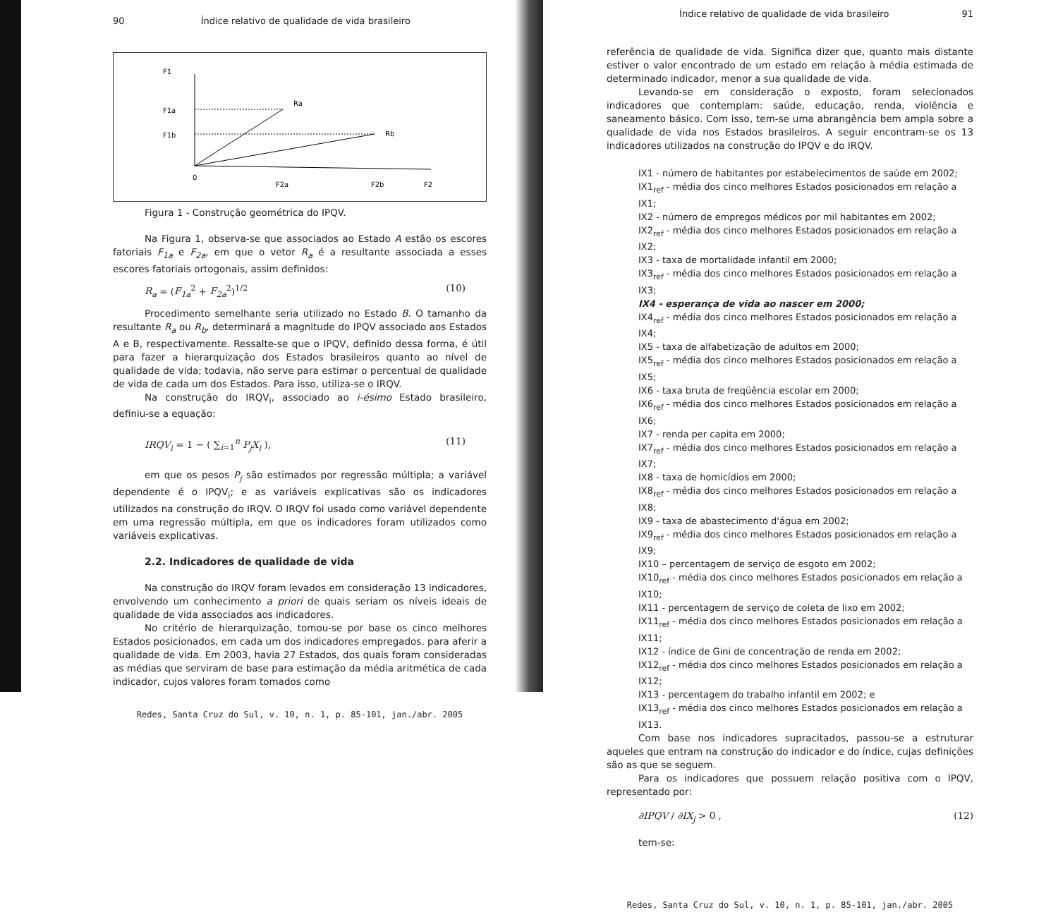90 Índice relativo de qualidade de vida brasileiro
F1
F1a
F1b
Ra
Rb
0
F2a
F2b
F2
Figura 1 - Construção geométrica do IPQV.
Na Figura 1, observa-se que associados ao Estado A estão os escores fatoriais F<sub>1a</sub> e F<sub>2a</sub>, em que o vetor R<sub>a</sub> é a resultante associada a esses escores fatoriais ortogonais, assim definidos:
R<sub>a</sub> = (F<sub>1a</sub><sup>2</sup> + F<sub>2a</sub><sup>2</sup>)<sup>1/2</sup> (10)
Procedimento semelhante seria utilizado no Estado B. O tamanho da resultante R<sub>a</sub> ou R<sub>b</sub>, determinará a magnitude do IPQV associado aos Estados A e B, respectivamente. Ressalte-se que o IPQV, definido dessa forma, é útil para fazer a hierarquização dos Estados brasileiros quanto ao nível de qualidade de vida; todavia, não serve para estimar o percentual de qualidade de vida de cada um dos Estados. Para isso, utiliza-se o IRQV.
Na construção do IRQV<sub>i</sub>, associado ao i-ésimo Estado brasileiro, definiu-se a equação:
IRQV<sub>i</sub> = 1 − ( ∑<sub>i=1</sub><sup>n</sup> P<sub>j</sub>X<sub>i</sub> ), (11)
em que os pesos P<sub>j</sub> são estimados por regressão múltipla; a variável dependente é o IPQV<sub>i</sub>; e as variáveis explicativas são os indicadores utilizados na construção do IRQV. O IRQV foi usado como variável dependente em uma regressão múltipla, em que os indicadores foram utilizados como variáveis explicativas.
2.2. Indicadores de qualidade de vida
Na construção do IRQV foram levados em consideração 13 indicadores, envolvendo um conhecimento a priori de quais seriam os níveis ideais de qualidade de vida associados aos indicadores.
No critério de hierarquização, tomou-se por base os cinco melhores Estados posicionados, em cada um dos indicadores empregados, para aferir a qualidade de vida. Em 2003, havia 27 Estados, dos quais foram consideradas as médias que serviram de base para estimação da média aritmética de cada indicador, cujos valores foram tomados como
Redes, Santa Cruz do Sul, v. 10, n. 1, p. 85-101, jan./abr. 2005
Índice relativo de qualidade de vida brasileiro 91
referência de qualidade de vida. Significa dizer que, quanto mais distante estiver o valor encontrado de um estado em relação à média estimada de determinado indicador, menor a sua qualidade de vida.
Levando-se em consideração o exposto, foram selecionados indicadores que contemplam: saúde, educação, renda, violência e saneamento básico. Com isso, tem-se uma abrangência bem ampla sobre a qualidade de vida nos Estados brasileiros. A seguir encontram-se os 13 indicadores utilizados na construção do IPQV e do IRQV.
IX1 - número de habitantes por estabelecimentos de saúde em 2002;
IX1<sub>ref</sub> - média dos cinco melhores Estados posicionados em relação a IX1;
IX2 - número de empregos médicos por mil habitantes em 2002;
IX2<sub>ref</sub> - média dos cinco melhores Estados posicionados em relação a IX2;
IX3 - taxa de mortalidade infantil em 2000;
IX3<sub>ref</sub> - média dos cinco melhores Estados posicionados em relação a IX3;
IX4 - esperança de vida ao nascer em 2000;
IX4<sub>ref</sub> - média dos cinco melhores Estados posicionados em relação a IX4;
IX5 - taxa de alfabetização de adultos em 2000;
IX5<sub>ref</sub> - média dos cinco melhores Estados posicionados em relação a IX5;
IX6 - taxa bruta de freqüência escolar em 2000;
IX6<sub>ref</sub> - média dos cinco melhores Estados posicionados em relação a IX6;
IX7 - renda per capita em 2000;
IX7<sub>ref</sub> - média dos cinco melhores Estados posicionados em relação a IX7;
IX8 - taxa de homicídios em 2000;
IX8<sub>ref</sub> - média dos cinco melhores Estados posicionados em relação a IX8;
IX9 - taxa de abastecimento d'água em 2002;
IX9<sub>ref</sub> - média dos cinco melhores Estados posicionados em relação a IX9;
IX10 – percentagem de serviço de esgoto em 2002;
IX10<sub>ref</sub> - média dos cinco melhores Estados posicionados em relação a IX10;
IX11 - percentagem de serviço de coleta de lixo em 2002;
IX11<sub>ref</sub> - média dos cinco melhores Estados posicionados em relação a IX11;
IX12 - índice de Gini de concentração de renda em 2002;
IX12<sub>ref</sub> - média dos cinco melhores Estados posicionados em relação a IX12;
IX13 - percentagem do trabalho infantil em 2002; e
IX13<sub>ref</sub> - média dos cinco melhores Estados posicionados em relação a IX13.
Com base nos indicadores supracitados, passou-se a estruturar aqueles que entram na construção do indicador e do índice, cujas definições são as que se seguem.
Para os indicadores que possuem relação positiva com o IPQV, representado por:
∂IPQV / ∂IX<sub>j</sub> > 0 , (12)
tem-se:
Redes, Santa Cruz do Sul, v. 10, n. 1, p. 85-101, jan./abr. 2005